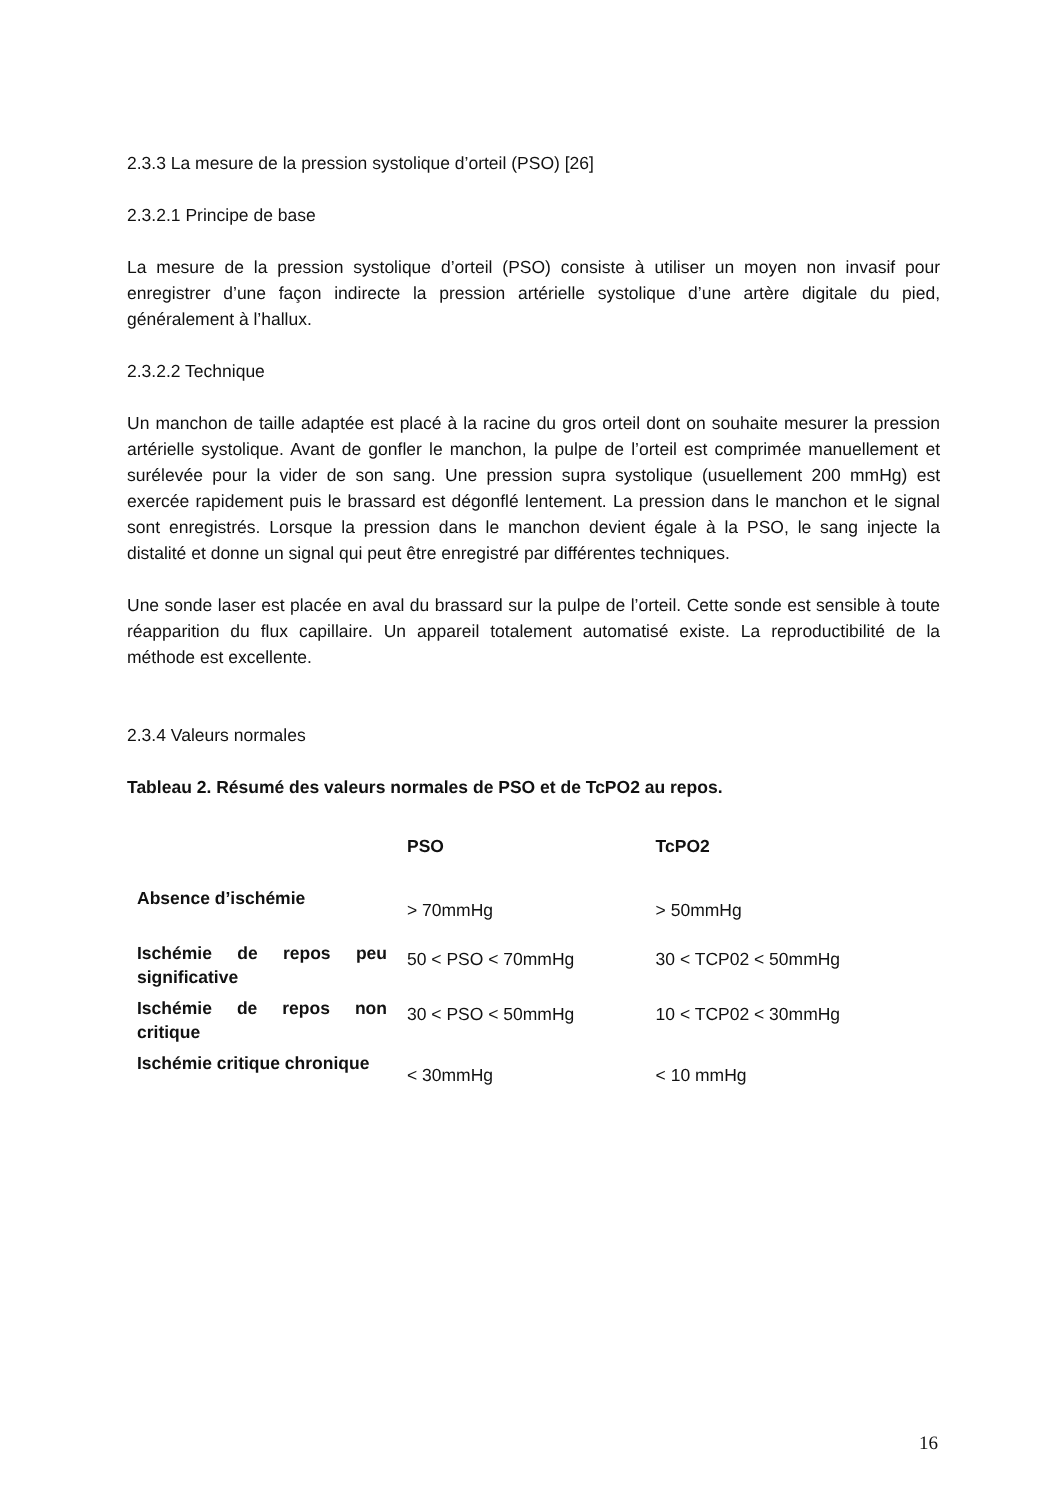2.3.3 La mesure de la pression systolique d’orteil (PSO) [26]
2.3.2.1 Principe de base
La mesure de la pression systolique d’orteil (PSO) consiste à utiliser un moyen non invasif pour enregistrer d’une façon indirecte la pression artérielle systolique d’une artère digitale du pied, généralement à l’hallux.
2.3.2.2 Technique
Un manchon de taille adaptée est placé à la racine du gros orteil dont on souhaite mesurer la pression artérielle systolique. Avant de gonfler le manchon, la pulpe de l’orteil est comprimée manuellement et surélevée pour la vider de son sang. Une pression supra systolique (usuellement 200 mmHg) est exercée rapidement puis le brassard est dégonflé lentement. La pression dans le manchon et le signal sont enregistrés. Lorsque la pression dans le manchon devient égale à la PSO, le sang injecte la distalité et donne un signal qui peut être enregistré par différentes techniques.
Une sonde laser est placée en aval du brassard sur la pulpe de l’orteil. Cette sonde est sensible à toute réapparition du flux capillaire. Un appareil totalement automatisé existe. La reproductibilité de la méthode est excellente.
2.3.4 Valeurs normales
Tableau 2. Résumé des valeurs normales de PSO et de TcPO2 au repos.
| | PSO | TcPO2 |
| --- | --- | --- |
| Absence d’ischémie | > 70mmHg | > 50mmHg |
| Ischémie de repos peu significative | 50 < PSO < 70mmHg | 30 < TCP02 < 50mmHg |
| Ischémie de repos non critique | 30 < PSO < 50mmHg | 10 < TCP02 < 30mmHg |
| Ischémie critique chronique | < 30mmHg | < 10 mmHg |
16